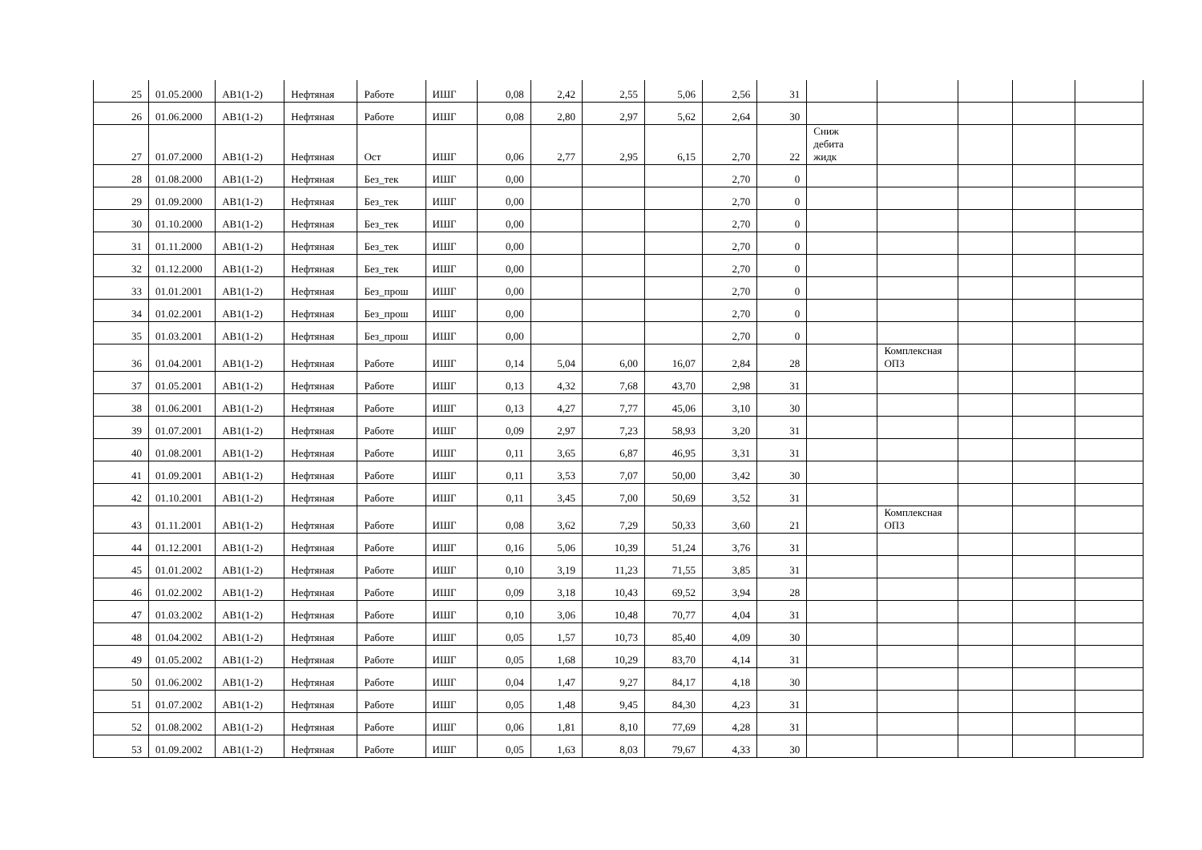| 25 | 01.05.2000 | АВ1(1-2) | Нефтяная | Работе | ИШГ | 0,08 | 2,42 | 2,55 | 5,06 | 2,56 | 31 | | | | | |
| 26 | 01.06.2000 | АВ1(1-2) | Нефтяная | Работе | ИШГ | 0,08 | 2,80 | 2,97 | 5,62 | 2,64 | 30 | | | | | |
| 27 | 01.07.2000 | АВ1(1-2) | Нефтяная | Ост | ИШГ | 0,06 | 2,77 | 2,95 | 6,15 | 2,70 | 22 | Сниж дебита жидк | | | | |
| 28 | 01.08.2000 | АВ1(1-2) | Нефтяная | Без_тек | ИШГ | 0,00 | | | | 2,70 | 0 | | | | | |
| 29 | 01.09.2000 | АВ1(1-2) | Нефтяная | Без_тек | ИШГ | 0,00 | | | | 2,70 | 0 | | | | | |
| 30 | 01.10.2000 | АВ1(1-2) | Нефтяная | Без_тек | ИШГ | 0,00 | | | | 2,70 | 0 | | | | | |
| 31 | 01.11.2000 | АВ1(1-2) | Нефтяная | Без_тек | ИШГ | 0,00 | | | | 2,70 | 0 | | | | | |
| 32 | 01.12.2000 | АВ1(1-2) | Нефтяная | Без_тек | ИШГ | 0,00 | | | | 2,70 | 0 | | | | | |
| 33 | 01.01.2001 | АВ1(1-2) | Нефтяная | Без_прош | ИШГ | 0,00 | | | | 2,70 | 0 | | | | | |
| 34 | 01.02.2001 | АВ1(1-2) | Нефтяная | Без_прош | ИШГ | 0,00 | | | | 2,70 | 0 | | | | | |
| 35 | 01.03.2001 | АВ1(1-2) | Нефтяная | Без_прош | ИШГ | 0,00 | | | | 2,70 | 0 | | | | | |
| 36 | 01.04.2001 | АВ1(1-2) | Нефтяная | Работе | ИШГ | 0,14 | 5,04 | 6,00 | 16,07 | 2,84 | 28 | | Комплексная ОПЗ | | | |
| 37 | 01.05.2001 | АВ1(1-2) | Нефтяная | Работе | ИШГ | 0,13 | 4,32 | 7,68 | 43,70 | 2,98 | 31 | | | | | |
| 38 | 01.06.2001 | АВ1(1-2) | Нефтяная | Работе | ИШГ | 0,13 | 4,27 | 7,77 | 45,06 | 3,10 | 30 | | | | | |
| 39 | 01.07.2001 | АВ1(1-2) | Нефтяная | Работе | ИШГ | 0,09 | 2,97 | 7,23 | 58,93 | 3,20 | 31 | | | | | |
| 40 | 01.08.2001 | АВ1(1-2) | Нефтяная | Работе | ИШГ | 0,11 | 3,65 | 6,87 | 46,95 | 3,31 | 31 | | | | | |
| 41 | 01.09.2001 | АВ1(1-2) | Нефтяная | Работе | ИШГ | 0,11 | 3,53 | 7,07 | 50,00 | 3,42 | 30 | | | | | |
| 42 | 01.10.2001 | АВ1(1-2) | Нефтяная | Работе | ИШГ | 0,11 | 3,45 | 7,00 | 50,69 | 3,52 | 31 | | | | | |
| 43 | 01.11.2001 | АВ1(1-2) | Нефтяная | Работе | ИШГ | 0,08 | 3,62 | 7,29 | 50,33 | 3,60 | 21 | | Комплексная ОПЗ | | | |
| 44 | 01.12.2001 | АВ1(1-2) | Нефтяная | Работе | ИШГ | 0,16 | 5,06 | 10,39 | 51,24 | 3,76 | 31 | | | | | |
| 45 | 01.01.2002 | АВ1(1-2) | Нефтяная | Работе | ИШГ | 0,10 | 3,19 | 11,23 | 71,55 | 3,85 | 31 | | | | | |
| 46 | 01.02.2002 | АВ1(1-2) | Нефтяная | Работе | ИШГ | 0,09 | 3,18 | 10,43 | 69,52 | 3,94 | 28 | | | | | |
| 47 | 01.03.2002 | АВ1(1-2) | Нефтяная | Работе | ИШГ | 0,10 | 3,06 | 10,48 | 70,77 | 4,04 | 31 | | | | | |
| 48 | 01.04.2002 | АВ1(1-2) | Нефтяная | Работе | ИШГ | 0,05 | 1,57 | 10,73 | 85,40 | 4,09 | 30 | | | | | |
| 49 | 01.05.2002 | АВ1(1-2) | Нефтяная | Работе | ИШГ | 0,05 | 1,68 | 10,29 | 83,70 | 4,14 | 31 | | | | | |
| 50 | 01.06.2002 | АВ1(1-2) | Нефтяная | Работе | ИШГ | 0,04 | 1,47 | 9,27 | 84,17 | 4,18 | 30 | | | | | |
| 51 | 01.07.2002 | АВ1(1-2) | Нефтяная | Работе | ИШГ | 0,05 | 1,48 | 9,45 | 84,30 | 4,23 | 31 | | | | | |
| 52 | 01.08.2002 | АВ1(1-2) | Нефтяная | Работе | ИШГ | 0,06 | 1,81 | 8,10 | 77,69 | 4,28 | 31 | | | | | |
| 53 | 01.09.2002 | АВ1(1-2) | Нефтяная | Работе | ИШГ | 0,05 | 1,63 | 8,03 | 79,67 | 4,33 | 30 | | | | | |